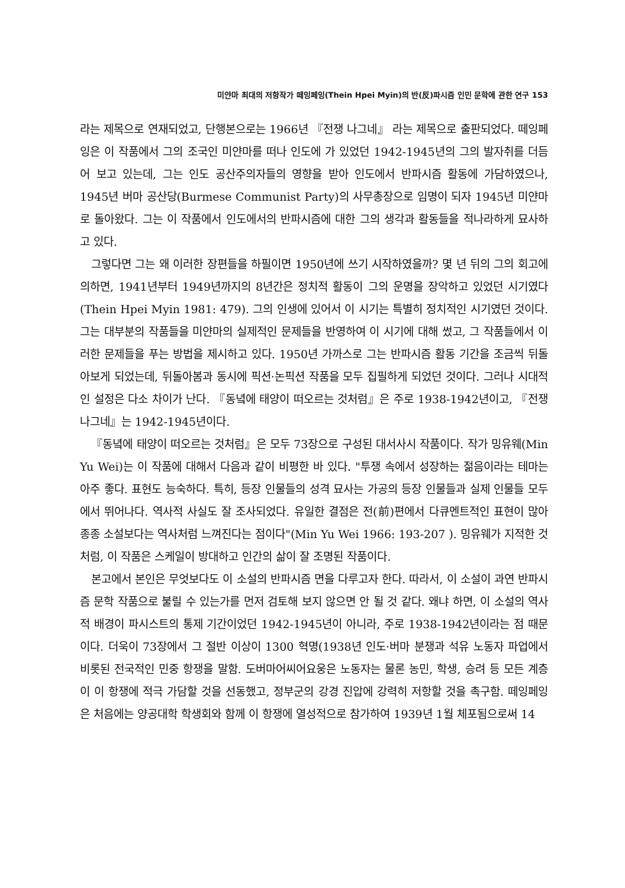미얀마 최대의 저항작가 떼잉페잉(Thein Hpei Myin)의 반(反)파시즘 인민 문학에 관한 연구 153
라는 제목으로 연재되었고, 단행본으로는 1966년 『전쟁 나그네』 라는 제목으로 출판되었다. 떼잉페잉은 이 작품에서 그의 조국인 미얀마를 떠나 인도에 가 있었던 1942-1945년의 그의 발자취를 더듬어 보고 있는데, 그는 인도 공산주의자들의 영향을 받아 인도에서 반파시즘 활동에 가담하였으나, 1945년 버마 공산당(Burmese Communist Party)의 사무총장으로 임명이 되자 1945년 미얀마로 돌아왔다. 그는 이 작품에서 인도에서의 반파시즘에 대한 그의 생각과 활동들을 적나라하게 묘사하고 있다.
그렇다면 그는 왜 이러한 장편들을 하필이면 1950년에 쓰기 시작하였을까? 몇 년 뒤의 그의 회고에 의하면, 1941년부터 1949년까지의 8년간은 정치적 활동이 그의 운명을 장악하고 있었던 시기였다(Thein Hpei Myin 1981: 479). 그의 인생에 있어서 이 시기는 특별히 정치적인 시기였던 것이다. 그는 대부분의 작품들을 미얀마의 실제적인 문제들을 반영하여 이 시기에 대해 썼고, 그 작품들에서 이러한 문제들을 푸는 방법을 제시하고 있다. 1950년 가까스로 그는 반파시즘 활동 기간을 조금씩 뒤돌아보게 되었는데, 뒤돌아봄과 동시에 픽션·논픽션 작품을 모두 집필하게 되었던 것이다. 그러나 시대적인 설정은 다소 차이가 난다. 『동녘에 태양이 떠오르는 것처럼』은 주로 1938-1942년이고, 『전쟁 나그네』는 1942-1945년이다.
『동녘에 태양이 떠오르는 것처럼』은 모두 73장으로 구성된 대서사시 작품이다. 작가 밍유웨(Min Yu Wei)는 이 작품에 대해서 다음과 같이 비평한 바 있다. "투쟁 속에서 성장하는 젊음이라는 테마는 아주 좋다. 표현도 능숙하다. 특히, 등장 인물들의 성격 묘사는 가공의 등장 인물들과 실제 인물들 모두에서 뛰어나다. 역사적 사실도 잘 조사되었다. 유일한 결점은 전(前)편에서 다큐멘트적인 표현이 많아 종종 소설보다는 역사처럼 느껴진다는 점이다"(Min Yu Wei 1966: 193-207 ). 밍유웨가 지적한 것처럼, 이 작품은 스케일이 방대하고 인간의 삶이 잘 조명된 작품이다.
본고에서 본인은 무엇보다도 이 소설의 반파시즘 면을 다루고자 한다. 따라서, 이 소설이 과연 반파시즘 문학 작품으로 불릴 수 있는가를 먼저 검토해 보지 않으면 안 될 것 같다. 왜냐 하면, 이 소설의 역사적 배경이 파시스트의 통제 기간이었던 1942-1945년이 아니라, 주로 1938-1942년이라는 점 때문이다. 더욱이 73장에서 그 절반 이상이 1300 혁명(1938년 인도·버마 분쟁과 석유 노동자 파업에서 비롯된 전국적인 민중 항쟁을 말함. 도버마어씨어요웅은 노동자는 물론 농민, 학생, 승려 등 모든 계층이 이 항쟁에 적극 가담할 것을 선동했고, 정부군의 강경 진압에 강력히 저항할 것을 촉구함. 떼잉페잉은 처음에는 양공대학 학생회와 함께 이 항쟁에 열성적으로 참가하여 1939년 1월 체포됨으로써 14